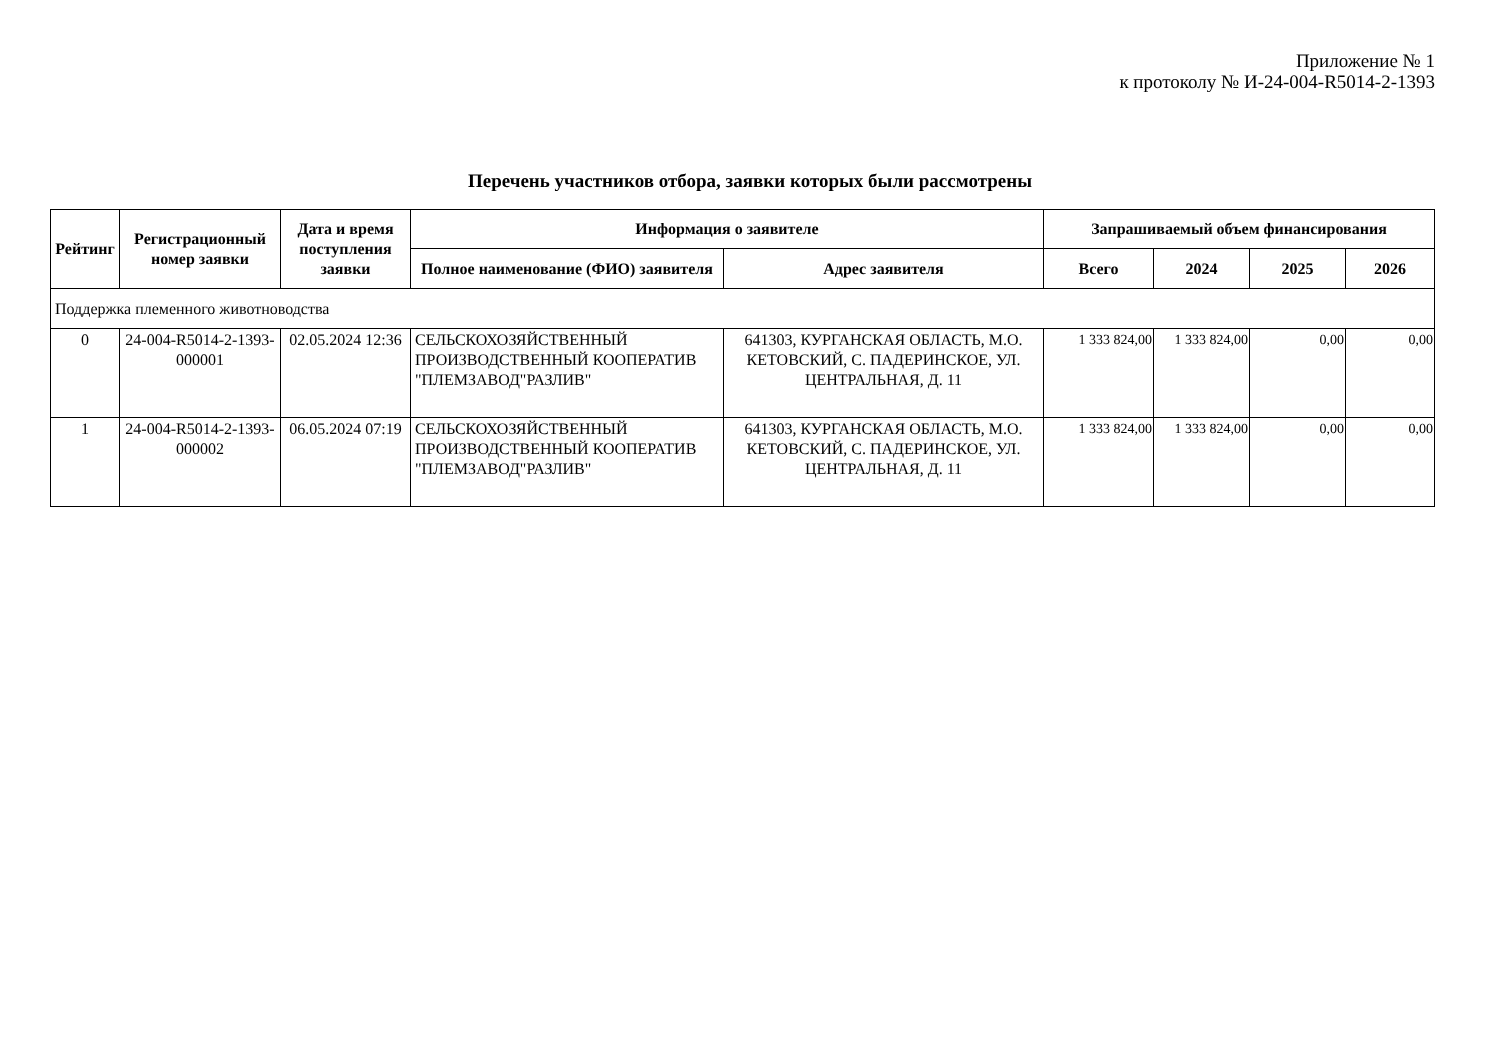Приложение № 1
к протоколу № И-24-004-R5014-2-1393
Перечень участников отбора, заявки которых были рассмотрены
| Рейтинг | Регистрационный номер заявки | Дата и время поступления заявки | Информация о заявителе | | Запрашиваемый объем финансирования | | | |
| --- | --- | --- | --- | --- | --- | --- | --- | --- |
| | | | Полное наименование (ФИО) заявителя | Адрес заявителя | Всего | 2024 | 2025 | 2026 |
| Поддержка племенного животноводства | | | | | | | | |
| 0 | 24-004-R5014-2-1393-000001 | 02.05.2024 12:36 | СЕЛЬСКОХОЗЯЙСТВЕННЫЙ ПРОИЗВОДСТВЕННЫЙ КООПЕРАТИВ "ПЛЕМЗАВОД"РАЗЛИВ" | 641303, КУРГАНСКАЯ ОБЛАСТЬ, М.О. КЕТОВСКИЙ, С. ПАДЕРИНСКОЕ, УЛ. ЦЕНТРАЛЬНАЯ, Д. 11 | 1 333 824,00 | 1 333 824,00 | 0,00 | 0,00 |
| 1 | 24-004-R5014-2-1393-000002 | 06.05.2024 07:19 | СЕЛЬСКОХОЗЯЙСТВЕННЫЙ ПРОИЗВОДСТВЕННЫЙ КООПЕРАТИВ "ПЛЕМЗАВОД"РАЗЛИВ" | 641303, КУРГАНСКАЯ ОБЛАСТЬ, М.О. КЕТОВСКИЙ, С. ПАДЕРИНСКОЕ, УЛ. ЦЕНТРАЛЬНАЯ, Д. 11 | 1 333 824,00 | 1 333 824,00 | 0,00 | 0,00 |